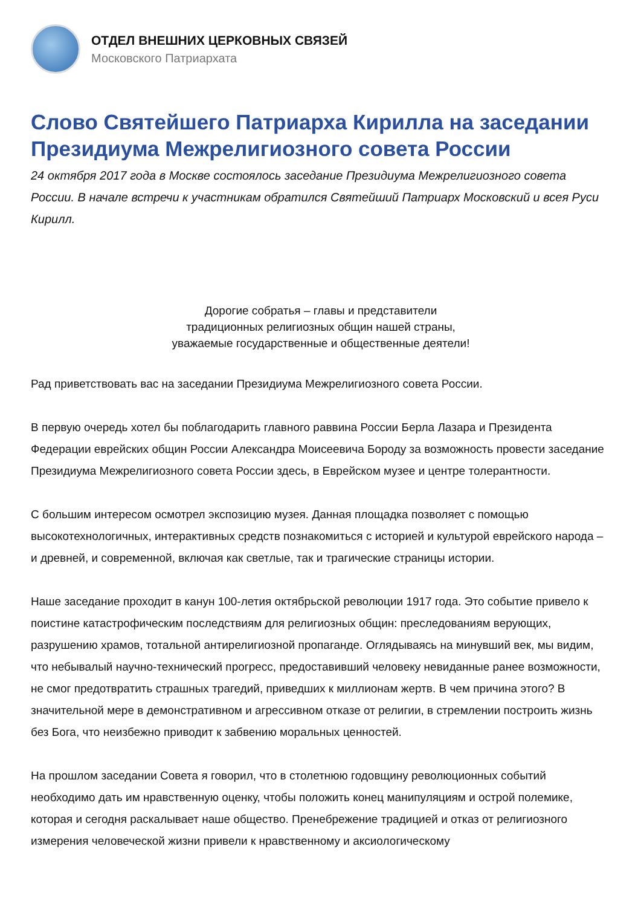ОТДЕЛ ВНЕШНИХ ЦЕРКОВНЫХ СВЯЗЕЙ
Московского Патриархата
Слово Святейшего Патриарха Кирилла на заседании Президиума Межрелигиозного совета России
24 октября 2017 года в Москве состоялось заседание Президиума Межрелигиозного совета России. В начале встречи к участникам обратился Святейший Патриарх Московский и всея Руси Кирилл.
Дорогие собратья – главы и представители
традиционных религиозных общин нашей страны,
уважаемые государственные и общественные деятели!
Рад приветствовать вас на заседании Президиума Межрелигиозного совета России.
В первую очередь хотел бы поблагодарить главного раввина России Берла Лазара и Президента Федерации еврейских общин России Александра Моисеевича Бороду за возможность провести заседание Президиума Межрелигиозного совета России здесь, в Еврейском музее и центре толерантности.
С большим интересом осмотрел экспозицию музея. Данная площадка позволяет с помощью высокотехнологичных, интерактивных средств познакомиться с историей и культурой еврейского народа – и древней, и современной, включая как светлые, так и трагические страницы истории.
Наше заседание проходит в канун 100-летия октябрьской революции 1917 года. Это событие привело к поистине катастрофическим последствиям для религиозных общин: преследованиям верующих, разрушению храмов, тотальной антирелигиозной пропаганде. Оглядываясь на минувший век, мы видим, что небывалый научно-технический прогресс, предоставивший человеку невиданные ранее возможности, не смог предотвратить страшных трагедий, приведших к миллионам жертв. В чем причина этого? В значительной мере в демонстративном и агрессивном отказе от религии, в стремлении построить жизнь без Бога, что неизбежно приводит к забвению моральных ценностей.
На прошлом заседании Совета я говорил, что в столетнюю годовщину революционных событий необходимо дать им нравственную оценку, чтобы положить конец манипуляциям и острой полемике, которая и сегодня раскалывает наше общество. Пренебрежение традицией и отказ от религиозного измерения человеческой жизни привели к нравственному и аксиологическому